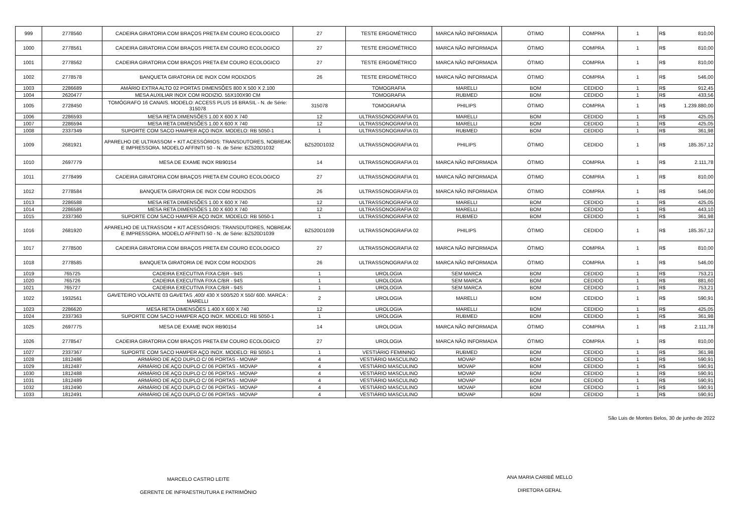| 999 | 2778560 | CADEIRA GIRATORIA COM BRAÇOS PRETA EM COURO ECOLOGICO | 27 | TESTE ERGOMÉTRICO | MARCA NÃO INFORMADA | ÓTIMO | COMPRA | 1 | R$ | 810,00 |
| 1000 | 2778561 | CADEIRA GIRATORIA COM BRAÇOS PRETA EM COURO ECOLOGICO | 27 | TESTE ERGOMÉTRICO | MARCA NÃO INFORMADA | ÓTIMO | COMPRA | 1 | R$ | 810,00 |
| 1001 | 2778562 | CADEIRA GIRATORIA COM BRAÇOS PRETA EM COURO ECOLOGICO | 27 | TESTE ERGOMÉTRICO | MARCA NÃO INFORMADA | ÓTIMO | COMPRA | 1 | R$ | 810,00 |
| 1002 | 2778578 | BANQUETA GIRATORIA DE INOX COM RODIZIOS | 26 | TESTE ERGOMÉTRICO | MARCA NÃO INFORMADA | ÓTIMO | COMPRA | 1 | R$ | 546,00 |
| 1003 | 2286689 | AMÁRIO EXTRA ALTO 02 PORTAS DIMENSÕES 800 X 500 X 2.100 | | TOMOGRAFIA | MARELLI | BOM | CEDIDO | 1 | R$ | 912,45 |
| 1004 | 2620477 | MESA AUXILIAR INOX COM RODIZIO. 55X100X90 CM | | TOMOGRAFIA | RUBMED | BOM | CEDIDO | 1 | R$ | 433,56 |
| 1005 | 2728450 | TOMÓGRAFO 16 CANAIS. MODELO: ACCESS PLUS 16 BRASIL - N. de Série: 315078 | 315078 | TOMOGRAFIA | PHILIPS | ÓTIMO | COMPRA | 1 | R$ | 1.239.880,00 |
| 1006 | 2286593 | MESA RETA DIMENSÕES 1.00 X 600 X 740 | 12 | ULTRASSONOGRAFIA 01 | MARELLI | BOM | CEDIDO | 1 | R$ | 425,05 |
| 1007 | 2286594 | MESA RETA DIMENSÕES 1.00 X 600 X 740 | 12 | ULTRASSONOGRAFIA 01 | MARELLI | BOM | CEDIDO | 1 | R$ | 425,05 |
| 1008 | 2337349 | SUPORTE COM SACO HAMPER AÇO INOX. MODELO: RB 5050-1 | 1 | ULTRASSONOGRAFIA 01 | RUBMED | BOM | CEDIDO | 1 | R$ | 361,98 |
| 1009 | 2681921 | APARELHO DE ULTRASSOM + KIT ACESSÓRIOS: TRANSDUTORES, NOBREAK E IMPRESSORA. MODELO AFFINITI 50 - N. de Série: BZ520D1032 | BZ520D1032 | ULTRASSONOGRAFIA 01 | PHILIPS | ÓTIMO | CEDIDO | 1 | R$ | 185.357,12 |
| 1010 | 2697779 | MESA DE EXAME INOX RB90154 | 14 | ULTRASSONOGRAFIA 01 | MARCA NÃO INFORMADA | ÓTIMO | COMPRA | 1 | R$ | 2.111,78 |
| 1011 | 2778499 | CADEIRA GIRATORIA COM BRAÇOS PRETA EM COURO ECOLOGICO | 27 | ULTRASSONOGRAFIA 01 | MARCA NÃO INFORMADA | ÓTIMO | COMPRA | 1 | R$ | 810,00 |
| 1012 | 2778584 | BANQUETA GIRATORIA DE INOX COM RODIZIOS | 26 | ULTRASSONOGRAFIA 01 | MARCA NÃO INFORMADA | ÓTIMO | COMPRA | 1 | R$ | 546,00 |
| 1013 | 2286588 | MESA RETA DIMENSÕES 1.00 X 600 X 740 | 12 | ULTRASSONOGRAFIA 02 | MARELLI | BOM | CEDIDO | 1 | R$ | 425,05 |
| 1014 | 2286589 | MESA RETA DIMENSÕES 1.00 X 600 X 740 | 12 | ULTRASSONOGRAFIA 02 | MARELLI | BOM | CEDIDO | 1 | R$ | 443,10 |
| 1015 | 2337360 | SUPORTE COM SACO HAMPER AÇO INOX. MODELO: RB 5050-1 | 1 | ULTRASSONOGRAFIA 02 | RUBMED | BOM | CEDIDO | 1 | R$ | 361,98 |
| 1016 | 2681920 | APARELHO DE ULTRASSOM + KIT ACESSÓRIOS: TRANSDUTORES, NOBREAK E IMPRESSORA. MODELO AFFINITI 50 - N. de Série: BZ520D1039 | BZ520D1039 | ULTRASSONOGRAFIA 02 | PHILIPS | ÓTIMO | CEDIDO | 1 | R$ | 185.357,12 |
| 1017 | 2778500 | CADEIRA GIRATORIA COM BRAÇOS PRETA EM COURO ECOLOGICO | 27 | ULTRASSONOGRAFIA 02 | MARCA NÃO INFORMADA | ÓTIMO | COMPRA | 1 | R$ | 810,00 |
| 1018 | 2778585 | BANQUETA GIRATORIA DE INOX COM RODIZIOS | 26 | ULTRASSONOGRAFIA 02 | MARCA NÃO INFORMADA | ÓTIMO | COMPRA | 1 | R$ | 546,00 |
| 1019 | 765725 | CADEIRA EXECUTIVA FIXA C/BR - 94S | 1 | UROLOGIA | SEM MARCA | BOM | CEDIDO | 1 | R$ | 753,21 |
| 1020 | 765726 | CADEIRA EXECUTIVA FIXA C/BR - 94S | 1 | UROLOGIA | SEM MARCA | BOM | CEDIDO | 1 | R$ | 881,60 |
| 1021 | 765727 | CADEIRA EXECUTIVA FIXA C/BR - 94S | 1 | UROLOGIA | SEM MARCA | BOM | CEDIDO | 1 | R$ | 753,21 |
| 1022 | 1932561 | GAVETEIRO VOLANTE 03 GAVETAS ,400/ 430 X 500/520 X 550/ 600. MARCA : MARELLI | 2 | UROLOGIA | MARELLI | BOM | CEDIDO | 1 | R$ | 590,91 |
| 1023 | 2286620 | MESA RETA DIMENSÕES 1.400 X 600 X 740 | 12 | UROLOGIA | MARELLI | BOM | CEDIDO | 1 | R$ | 425,05 |
| 1024 | 2337363 | SUPORTE COM SACO HAMPER AÇO INOX. MODELO: RB 5050-1 | 1 | UROLOGIA | RUBMED | BOM | CEDIDO | 1 | R$ | 361,98 |
| 1025 | 2697775 | MESA DE EXAME INOX RB90154 | 14 | UROLOGIA | MARCA NÃO INFORMADA | ÓTIMO | COMPRA | 1 | R$ | 2.111,78 |
| 1026 | 2778547 | CADEIRA GIRATORIA COM BRAÇOS PRETA EM COURO ECOLOGICO | 27 | UROLOGIA | MARCA NÃO INFORMADA | ÓTIMO | COMPRA | 1 | R$ | 810,00 |
| 1027 | 2337367 | SUPORTE COM SACO HAMPER AÇO INOX. MODELO: RB 5050-1 | 1 | VESTIÁRIO FEMININO | RUBMED | BOM | CEDIDO | 1 | R$ | 361,98 |
| 1028 | 1812486 | ARMÁRIO DE AÇO DUPLO C/ 06 PORTAS - MOVAP | 4 | VESTIÁRIO MASCULINO | MOVAP | BOM | CEDIDO | 1 | R$ | 590,91 |
| 1029 | 1812487 | ARMÁRIO DE AÇO DUPLO C/ 06 PORTAS - MOVAP | 4 | VESTIÁRIO MASCULINO | MOVAP | BOM | CEDIDO | 1 | R$ | 590,91 |
| 1030 | 1812488 | ARMÁRIO DE AÇO DUPLO C/ 06 PORTAS - MOVAP | 4 | VESTIÁRIO MASCULINO | MOVAP | BOM | CEDIDO | 1 | R$ | 590,91 |
| 1031 | 1812489 | ARMÁRIO DE AÇO DUPLO C/ 06 PORTAS - MOVAP | 4 | VESTIÁRIO MASCULINO | MOVAP | BOM | CEDIDO | 1 | R$ | 590,91 |
| 1032 | 1812490 | ARMÁRIO DE AÇO DUPLO C/ 06 PORTAS - MOVAP | 4 | VESTIÁRIO MASCULINO | MOVAP | BOM | CEDIDO | 1 | R$ | 590,91 |
| 1033 | 1812491 | ARMÁRIO DE AÇO DUPLO C/ 06 PORTAS - MOVAP | 4 | VESTIÁRIO MASCULINO | MOVAP | BOM | CEDIDO | 1 | R$ | 590,91 |
São Luis de Montes Belos, 30 de junho de 2022
MARCELO CASTRO LEITE
GERENTE DE INFRAESTRUTURA E PATRIMÔNIO
ANA MARIA CARIBÉ MELLO
DIRETORA GERAL